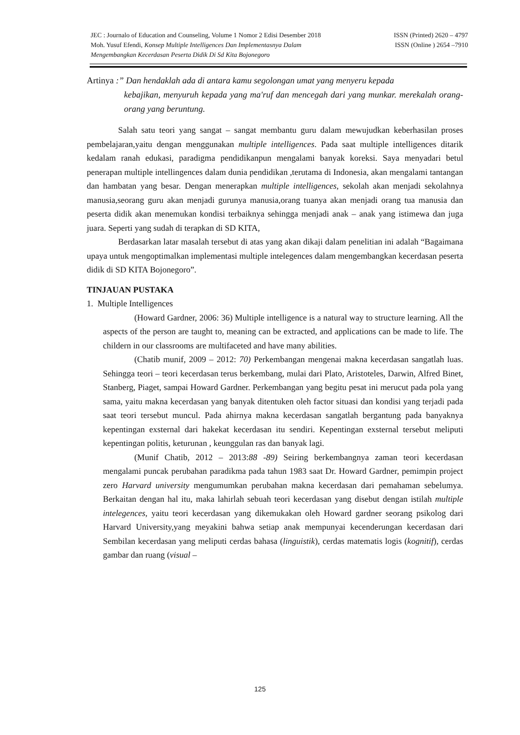JEC : Journalo of Education and Counseling, Volume 1 Nomor 2 Edisi Desember 2018 ISSN (Printed) 2620 – 4797
Moh. Yusuf Efendi, Konsep Multiple Intelligences Dan Implementasnya Dalam ISSN (Online ) 2654 –7910
Mengembangkan Kecerdasan Peserta Didik Di Sd Kita Bojonegoro
Artinya :” Dan hendaklah ada di antara kamu segolongan umat yang menyeru kepada
kebajikan, menyuruh kepada yang ma'ruf dan mencegah dari yang munkar. merekalah orang-orang yang beruntung.
Salah satu teori yang sangat – sangat membantu guru dalam mewujudkan keberhasilan proses pembelajaran,yaitu dengan menggunakan multiple intelligences. Pada saat multiple intelligences ditarik kedalam ranah edukasi, paradigma pendidikanpun mengalami banyak koreksi. Saya menyadari betul penerapan multiple intellingences dalam dunia pendidikan ,terutama di Indonesia, akan mengalami tantangan dan hambatan yang besar. Dengan menerapkan multiple intelligences, sekolah akan menjadi sekolahnya manusia,seorang guru akan menjadi gurunya manusia,orang tuanya akan menjadi orang tua manusia dan peserta didik akan menemukan kondisi terbaiknya sehingga menjadi anak – anak yang istimewa dan juga juara. Seperti yang sudah di terapkan di SD KITA,
Berdasarkan latar masalah tersebut di atas yang akan dikaji dalam penelitian ini adalah “Bagaimana upaya untuk mengoptimalkan implementasi multiple intelegences dalam mengembangkan kecerdasan peserta didik di SD KITA Bojonegoro”.
TINJAUAN PUSTAKA
1. Multiple Intelligences
(Howard Gardner, 2006: 36) Multiple intelligence is a natural way to structure learning. All the aspects of the person are taught to, meaning can be extracted, and applications can be made to life. The childern in our classrooms are multifaceted and have many abilities.
(Chatib munif, 2009 – 2012: 70) Perkembangan mengenai makna kecerdasan sangatlah luas. Sehingga teori – teori kecerdasan terus berkembang, mulai dari Plato, Aristoteles, Darwin, Alfred Binet, Stanberg, Piaget, sampai Howard Gardner. Perkembangan yang begitu pesat ini merucut pada pola yang sama, yaitu makna kecerdasan yang banyak ditentuken oleh factor situasi dan kondisi yang terjadi pada saat teori tersebut muncul. Pada ahirnya makna kecerdasan sangatlah bergantung pada banyaknya kepentingan exsternal dari hakekat kecerdasan itu sendiri. Kepentingan exsternal tersebut meliputi kepentingan politis, keturunan , keunggulan ras dan banyak lagi.
(Munif Chatib, 2012 – 2013:88 -89) Seiring berkembangnya zaman teori kecerdasan mengalami puncak perubahan paradikma pada tahun 1983 saat Dr. Howard Gardner, pemimpin project zero Harvard university mengumumkan perubahan makna kecerdasan dari pemahaman sebelumya. Berkaitan dengan hal itu, maka lahirlah sebuah teori kecerdasan yang disebut dengan istilah multiple intelegences, yaitu teori kecerdasan yang dikemukakan oleh Howard gardner seorang psikolog dari Harvard University,yang meyakini bahwa setiap anak mempunyai kecenderungan kecerdasan dari Sembilan kecerdasan yang meliputi cerdas bahasa (linguistik), cerdas matematis logis (kognitif), cerdas gambar dan ruang (visual –
125